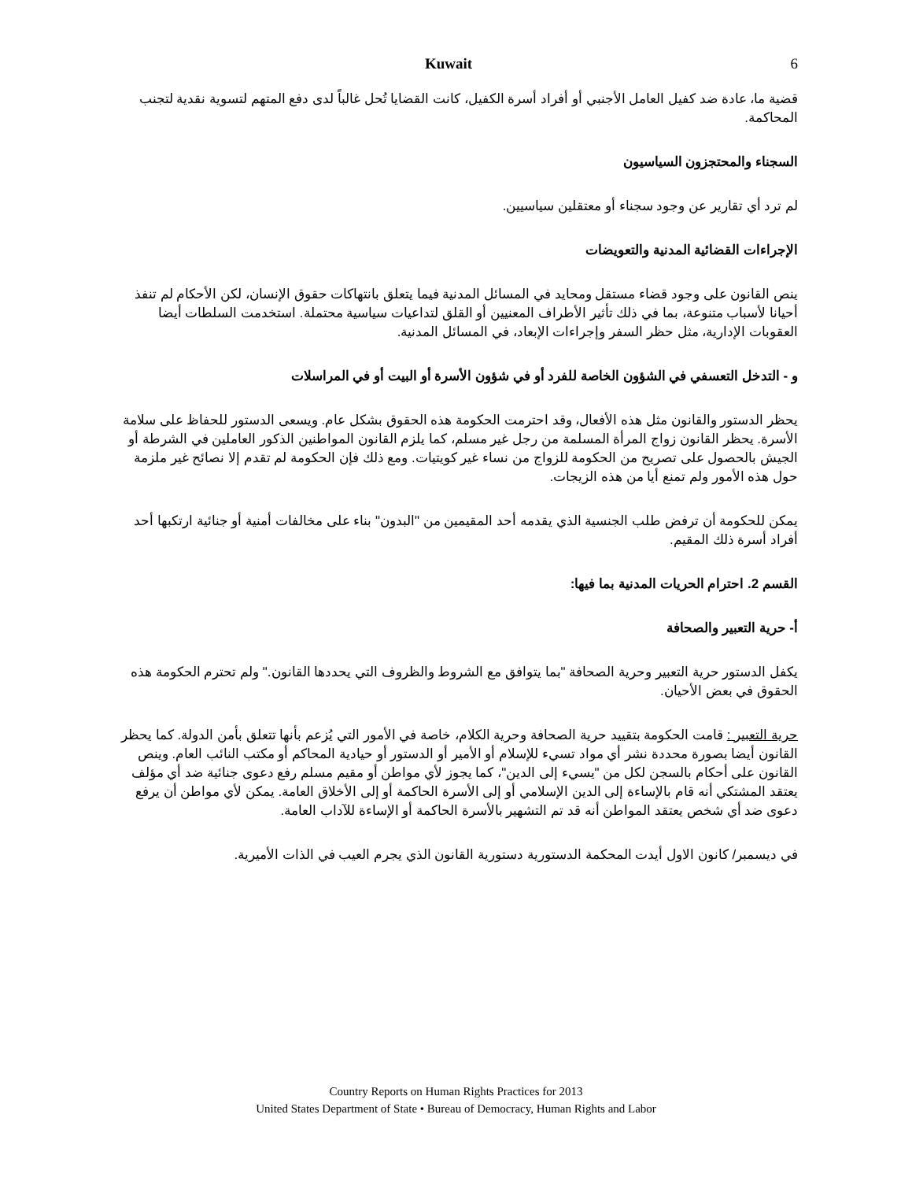Kuwait 6
قضية ما، عادة ضد كفيل العامل الأجنبي أو أفراد أسرة الكفيل، كانت القضايا تُحل غالباً لدى دفع المتهم لتسوية نقدية لتجنب المحاكمة.
السجناء والمحتجزون السياسيون
لم ترد أي تقارير عن وجود سجناء أو معتقلين سياسيين.
الإجراءات القضائية المدنية والتعويضات
ينص القانون على وجود قضاء مستقل ومحايد في المسائل المدنية فيما يتعلق بانتهاكات حقوق الإنسان، لكن الأحكام لم تنفذ أحيانا لأسباب متنوعة، بما في ذلك تأثير الأطراف المعنيين أو القلق لتداعيات سياسية محتملة. استخدمت السلطات أيضا العقوبات الإدارية، مثل حظر السفر وإجراءات الإبعاد، في المسائل المدنية.
و - التدخل التعسفي في الشؤون الخاصة للفرد أو في شؤون الأسرة أو البيت أو في المراسلات
يحظر الدستور والقانون مثل هذه الأفعال، وقد احترمت الحكومة هذه الحقوق بشكل عام. ويسعى الدستور للحفاظ على سلامة الأسرة. يحظر القانون زواج المرأة المسلمة من رجل غير مسلم، كما يلزم القانون المواطنين الذكور العاملين في الشرطة أو الجيش بالحصول على تصريح من الحكومة للزواج من نساء غير كويتيات. ومع ذلك فإن الحكومة لم تقدم إلا نصائح غير ملزمة حول هذه الأمور ولم تمنع أيا من هذه الزيجات.
يمكن للحكومة أن ترفض طلب الجنسية الذي يقدمه أحد المقيمين من "البدون" بناء على مخالفات أمنية أو جنائية ارتكبها أحد أفراد أسرة ذلك المقيم.
القسم 2. احترام الحريات المدنية بما فيها:
أ- حرية التعبير والصحافة
يكفل الدستور حرية التعبير وحرية الصحافة "بما يتوافق مع الشروط والظروف التي يحددها القانون." ولم تحترم الحكومة هذه الحقوق في بعض الأحيان.
حرية التعبير : قامت الحكومة بتقييد حرية الصحافة وحرية الكلام، خاصة في الأمور التي يُزعم بأنها تتعلق بأمن الدولة. كما يحظر القانون أيضا بصورة محددة نشر أي مواد تسيء للإسلام أو الأمير أو الدستور أو حيادية المحاكم أو مكتب النائب العام. وينص القانون على أحكام بالسجن لكل من "يسيء إلى الدين"، كما يجوز لأي مواطن أو مقيم مسلم رفع دعوى جنائية ضد أي مؤلف يعتقد المشتكي أنه قام بالإساءة إلى الدين الإسلامي أو إلى الأسرة الحاكمة أو إلى الأخلاق العامة. يمكن لأي مواطن أن يرفع دعوى ضد أي شخص يعتقد المواطن أنه قد تم التشهير بالأسرة الحاكمة أو الإساءة للآداب العامة.
في ديسمبر/ كانون الاول أيدت المحكمة الدستورية دستورية القانون الذي يجرم العيب في الذات الأميرية.
Country Reports on Human Rights Practices for 2013
United States Department of State • Bureau of Democracy, Human Rights and Labor